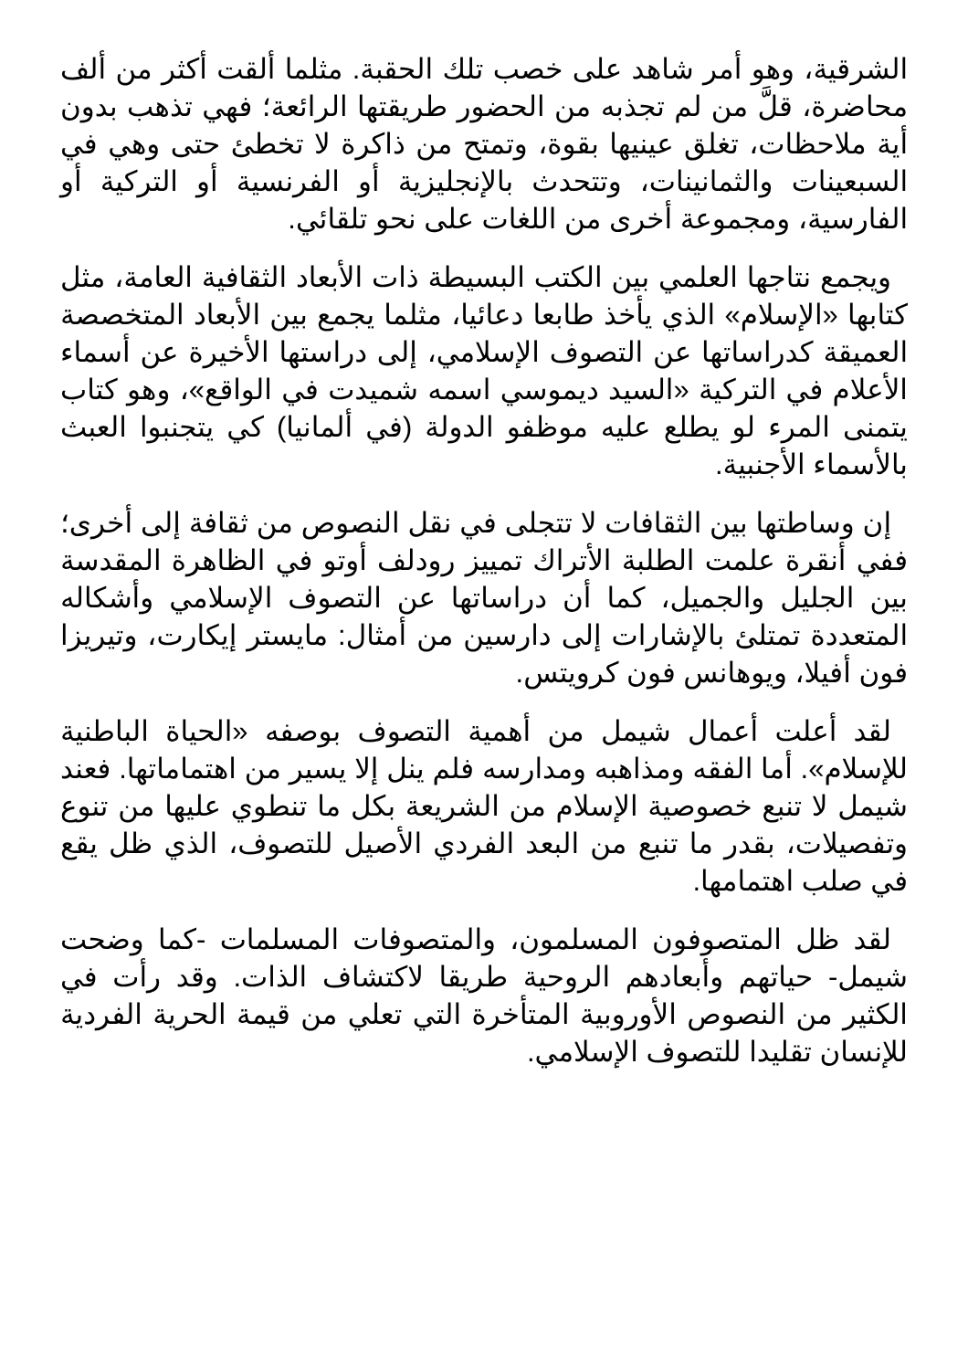الشرقية، وهو أمر شاهد على خصب تلك الحقبة. مثلما ألقت أكثر من ألف محاضرة، قلَّ من لم تجذبه من الحضور طريقتها الرائعة؛ فهي تذهب بدون أية ملاحظات، تغلق عينيها بقوة، وتمتح من ذاكرة لا تخطئ حتى وهي في السبعينات والثمانينات، وتتحدث بالإنجليزية أو الفرنسية أو التركية أو الفارسية، ومجموعة أخرى من اللغات على نحو تلقائي.
ويجمع نتاجها العلمي بين الكتب البسيطة ذات الأبعاد الثقافية العامة، مثل كتابها «الإسلام» الذي يأخذ طابعا دعائيا، مثلما يجمع بين الأبعاد المتخصصة العميقة كدراساتها عن التصوف الإسلامي، إلى دراستها الأخيرة عن أسماء الأعلام في التركية «السيد ديموسي اسمه شميدت في الواقع»، وهو كتاب يتمنى المرء لو يطلع عليه موظفو الدولة (في ألمانيا) كي يتجنبوا العبث بالأسماء الأجنبية.
إن وساطتها بين الثقافات لا تتجلى في نقل النصوص من ثقافة إلى أخرى؛ ففي أنقرة علمت الطلبة الأتراك تمييز رودلف أوتو في الظاهرة المقدسة بين الجليل والجميل، كما أن دراساتها عن التصوف الإسلامي وأشكاله المتعددة تمتلئ بالإشارات إلى دارسين من أمثال: مايستر إيكارت، وتيريزا فون أفيلا، ويوهانس فون كرويتس.
لقد أعلت أعمال شيمل من أهمية التصوف بوصفه «الحياة الباطنية للإسلام». أما الفقه ومذاهبه ومدارسه فلم ينل إلا يسير من اهتماماتها. فعند شيمل لا تنبع خصوصية الإسلام من الشريعة بكل ما تنطوي عليها من تنوع وتفصيلات، بقدر ما تنبع من البعد الفردي الأصيل للتصوف، الذي ظل يقع في صلب اهتمامها.
لقد ظل المتصوفون المسلمون، والمتصوفات المسلمات -كما وضحت شيمل- حياتهم وأبعادهم الروحية طريقا لاكتشاف الذات. وقد رأت في الكثير من النصوص الأوروبية المتأخرة التي تعلي من قيمة الحرية الفردية للإنسان تقليدا للتصوف الإسلامي.